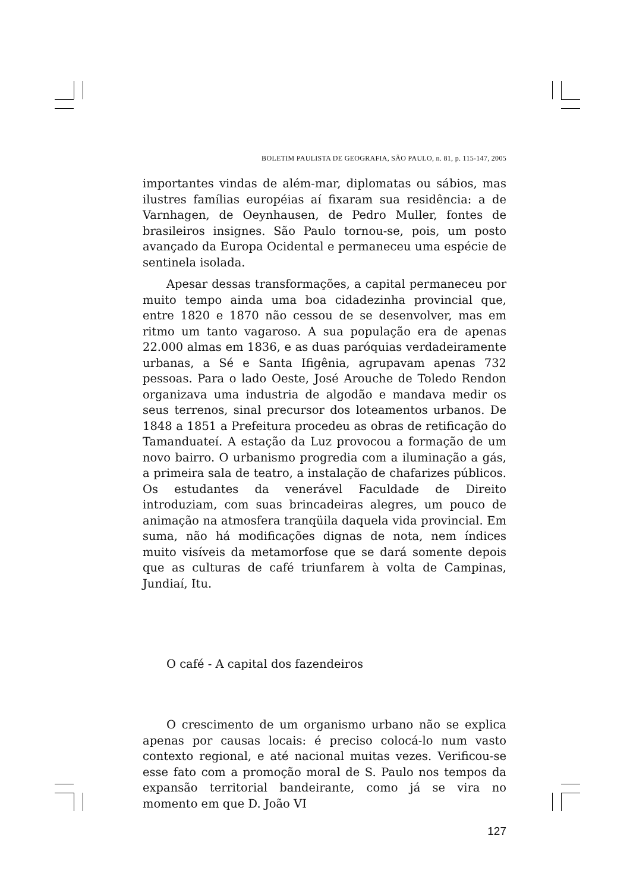BOLETIM PAULISTA DE GEOGRAFIA, SÃO PAULO, n. 81, p. 115-147, 2005
importantes vindas de além-mar, diplomatas ou sábios, mas ilustres famílias européias aí fixaram sua residência: a de Varnhagen, de Oeynhausen, de Pedro Muller, fontes de brasileiros insignes. São Paulo tornou-se, pois, um posto avançado da Europa Ocidental e permaneceu uma espécie de sentinela isolada.
Apesar dessas transformações, a capital permaneceu por muito tempo ainda uma boa cidadezinha provincial que, entre 1820 e 1870 não cessou de se desenvolver, mas em ritmo um tanto vagaroso. A sua população era de apenas 22.000 almas em 1836, e as duas paróquias verdadeiramente urbanas, a Sé e Santa Ifigênia, agrupavam apenas 732 pessoas. Para o lado Oeste, José Arouche de Toledo Rendon organizava uma industria de algodão e mandava medir os seus terrenos, sinal precursor dos loteamentos urbanos. De 1848 a 1851 a Prefeitura procedeu as obras de retificação do Tamanduateí. A estação da Luz provocou a formação de um novo bairro. O urbanismo progredia com a iluminação a gás, a primeira sala de teatro, a instalação de chafarizes públicos. Os estudantes da venerável Faculdade de Direito introduziam, com suas brincadeiras alegres, um pouco de animação na atmosfera tranqüila daquela vida provincial. Em suma, não há modificações dignas de nota, nem índices muito visíveis da metamorfose que se dará somente depois que as culturas de café triunfarem à volta de Campinas, Jundiaí, Itu.
O café - A capital dos fazendeiros
O crescimento de um organismo urbano não se explica apenas por causas locais: é preciso colocá-lo num vasto contexto regional, e até nacional muitas vezes. Verificou-se esse fato com a promoção moral de S. Paulo nos tempos da expansão territorial bandeirante, como já se vira no momento em que D. João VI
127